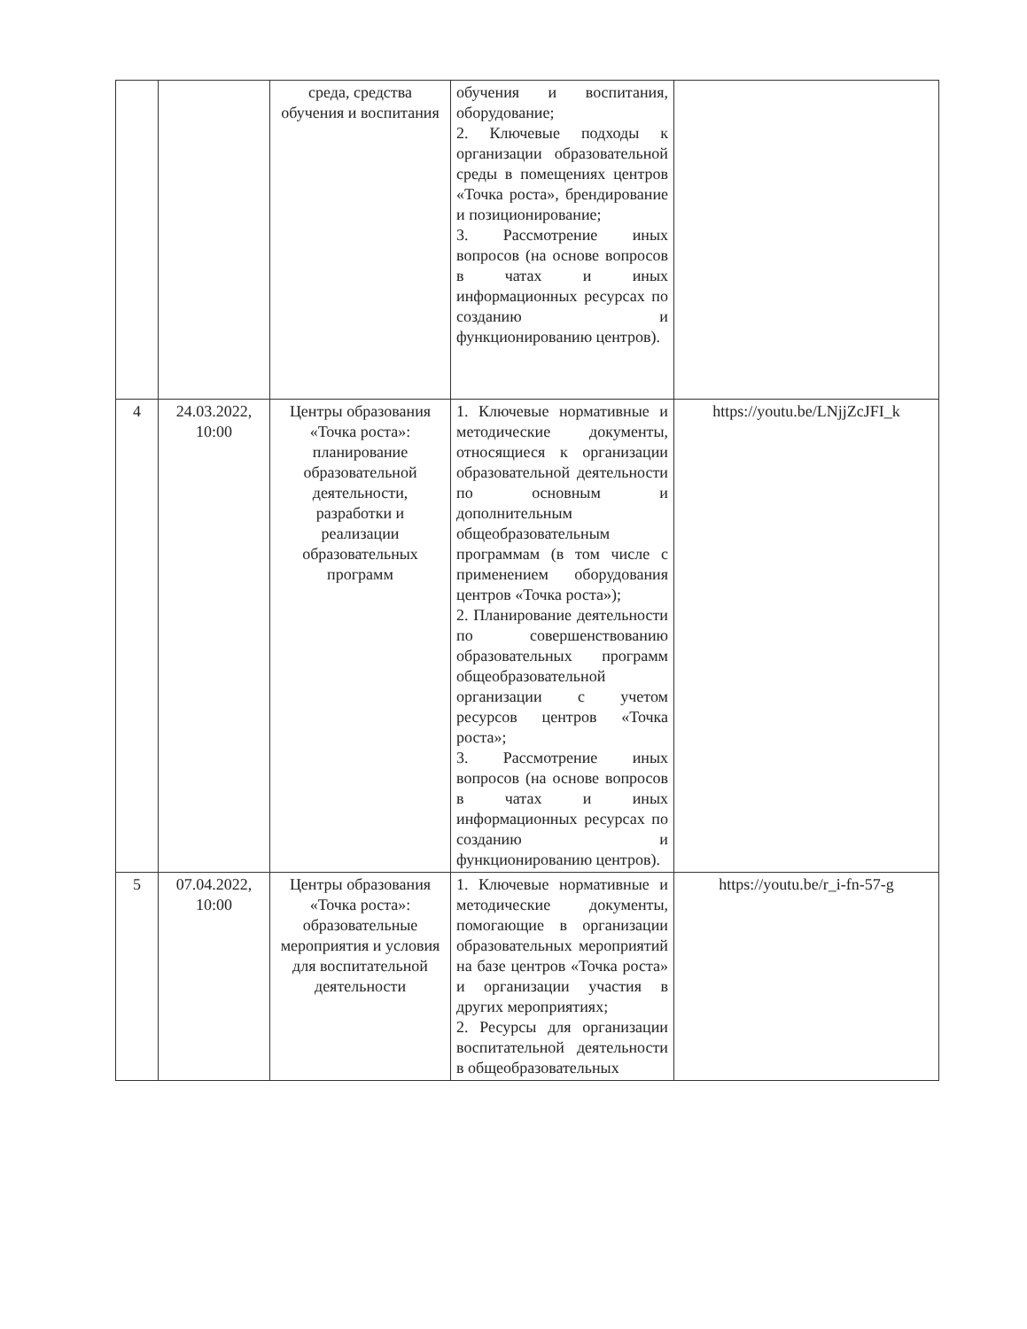| | | среда, средства обучения и воспитания | обучения и воспитания, оборудование; 2. Ключевые подходы к организации образовательной среды в помещениях центров «Точка роста», брендирование и позиционирование; 3. Рассмотрение иных вопросов (на основе вопросов в чатах и иных информационных ресурсах по созданию и функционированию центров). | |
| 4 | 24.03.2022, 10:00 | Центры образования «Точка роста»: планирование образовательной деятельности, разработки и реализации образовательных программ | 1. Ключевые нормативные и методические документы, относящиеся к организации образовательной деятельности по основным и дополнительным общеобразовательным программам (в том числе с применением оборудования центров «Точка роста»); 2. Планирование деятельности по совершенствованию образовательных программ общеобразовательной организации с учетом ресурсов центров «Точка роста»; 3. Рассмотрение иных вопросов (на основе вопросов в чатах и иных информационных ресурсах по созданию и функционированию центров). | https://youtu.be/LNjjZcJFI_k |
| 5 | 07.04.2022, 10:00 | Центры образования «Точка роста»: образовательные мероприятия и условия для воспитательной деятельности | 1. Ключевые нормативные и методические документы, помогающие в организации образовательных мероприятий на базе центров «Точка роста» и организации участия в других мероприятиях; 2. Ресурсы для организации воспитательной деятельности в общеобразовательных | https://youtu.be/r_i-fn-57-g |